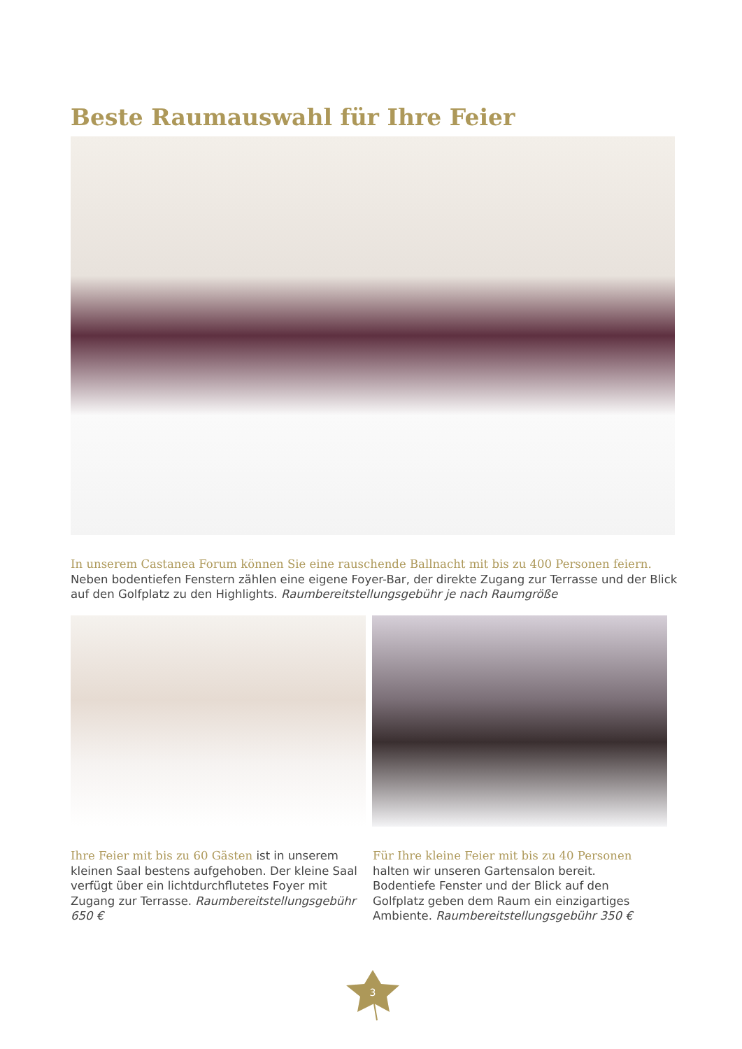Beste Raumauswahl für Ihre Feier
In unserem Castanea Forum können Sie eine rauschende Ballnacht mit bis zu 400 Personen feiern. Neben bodentiefen Fenstern zählen eine eigene Foyer-Bar, der direkte Zugang zur Terrasse und der Blick auf den Golfplatz zu den Highlights. Raumbereitstellungsgebühr je nach Raumgröße
Ihre Feier mit bis zu 60 Gästen ist in unserem kleinen Saal bestens aufgehoben. Der kleine Saal verfügt über ein lichtdurchflutetes Foyer mit Zugang zur Terrasse. Raumbereitstellungsgebühr 650 €
Für Ihre kleine Feier mit bis zu 40 Personen halten wir unseren Gartensalon bereit. Bodentiefe Fenster und der Blick auf den Golfplatz geben dem Raum ein einzigartiges Ambiente. Raumbereitstellungsgebühr 350 €
3